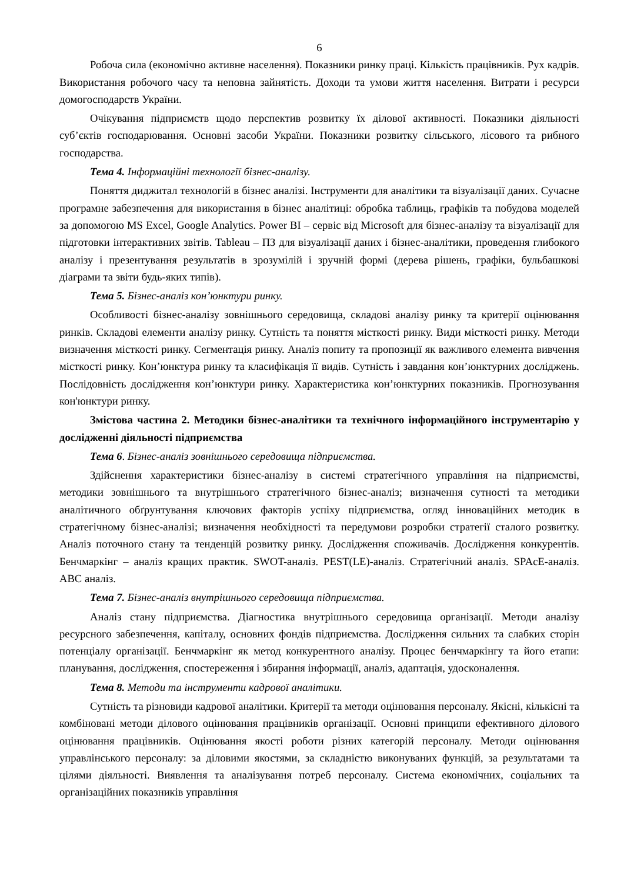6
Робоча сила (економічно активне населення). Показники ринку праці. Кількість працівників. Рух кадрів. Використання робочого часу та неповна зайнятість. Доходи та умови життя населення. Витрати і ресурси домогосподарств України.
Очікування підприємств щодо перспектив розвитку їх ділової активності. Показники діяльності суб’єктів господарювання. Основні засоби України. Показники розвитку сільського, лісового та рибного господарства.
Тема 4. Інформаційні технології бізнес-аналізу.
Поняття диджитал технологій в бізнес аналізі. Інструменти для аналітики та візуалізації даних. Сучасне програмне забезпечення для використання в бізнес аналітиці: обробка таблиць, графіків та побудова моделей за допомогою MS Excel, Google Analytics. Power BI – сервіс від Microsoft для бізнес-аналізу та візуалізації для підготовки інтерактивних звітів. Tableau – ПЗ для візуалізації даних і бізнес-аналітики, проведення глибокого аналізу і презентування результатів в зрозумілій і зручній формі (дерева рішень, графіки, бульбашкові діаграми та звіти будь-яких типів).
Тема 5. Бізнес-аналіз кон’юнктури ринку.
Особливості бізнес-аналізу зовнішнього середовища, складові аналізу ринку та критерії оцінювання ринків. Складові елементи аналізу ринку. Сутність та поняття місткості ринку. Види місткості ринку. Методи визначення місткості ринку. Сегментація ринку. Аналіз попиту та пропозиції як важливого елемента вивчення місткості ринку. Кон’юнктура ринку та класифікація її видів. Сутність і завдання кон’юнктурних досліджень. Послідовність дослідження кон’юнктури ринку. Характеристика кон’юнктурних показників. Прогнозування кон'юнктури ринку.
Змістова частина 2. Методики бізнес-аналітики та технічного інформаційного інструментарію у дослідженні діяльності підприємства
Тема 6. Бізнес-аналіз зовнішнього середовища підприємства.
Здійснення характеристики бізнес-аналізу в системі стратегічного управління на підприємстві, методики зовнішнього та внутрішнього стратегічного бізнес-аналіз; визначення сутності та методики аналітичного обґрунтування ключових факторів успіху підприємства, огляд інноваційних методик в стратегічному бізнес-аналізі; визначення необхідності та передумови розробки стратегії сталого розвитку. Аналіз поточного стану та тенденцій розвитку ринку. Дослідження споживачів. Дослідження конкурентів. Бенчмаркінг – аналіз кращих практик. SWOT-аналіз. PEST(LE)-аналіз. Стратегічний аналіз. SPAcE-аналіз. ABC аналіз.
Тема 7. Бізнес-аналіз внутрішнього середовища підприємства.
Аналіз стану підприємства. Діагностика внутрішнього середовища організації. Методи аналізу ресурсного забезпечення, капіталу, основних фондів підприємства. Дослідження сильних та слабких сторін потенціалу організації. Бенчмаркінг як метод конкурентного аналізу. Процес бенчмаркінгу та його етапи: планування, дослідження, спостереження і збирання інформації, аналіз, адаптація, удосконалення.
Тема 8. Методи та інструменти кадрової аналітики.
Сутність та різновиди кадрової аналітики. Критерії та методи оцінювання персоналу. Якісні, кількісні та комбіновані методи ділового оцінювання працівників організації. Основні принципи ефективного ділового оцінювання працівників. Оцінювання якості роботи різних категорій персоналу. Методи оцінювання управлінського персоналу: за діловими якостями, за складністю виконуваних функцій, за результатами та цілями діяльності. Виявлення та аналізування потреб персоналу. Система економічних, соціальних та організаційних показників управління